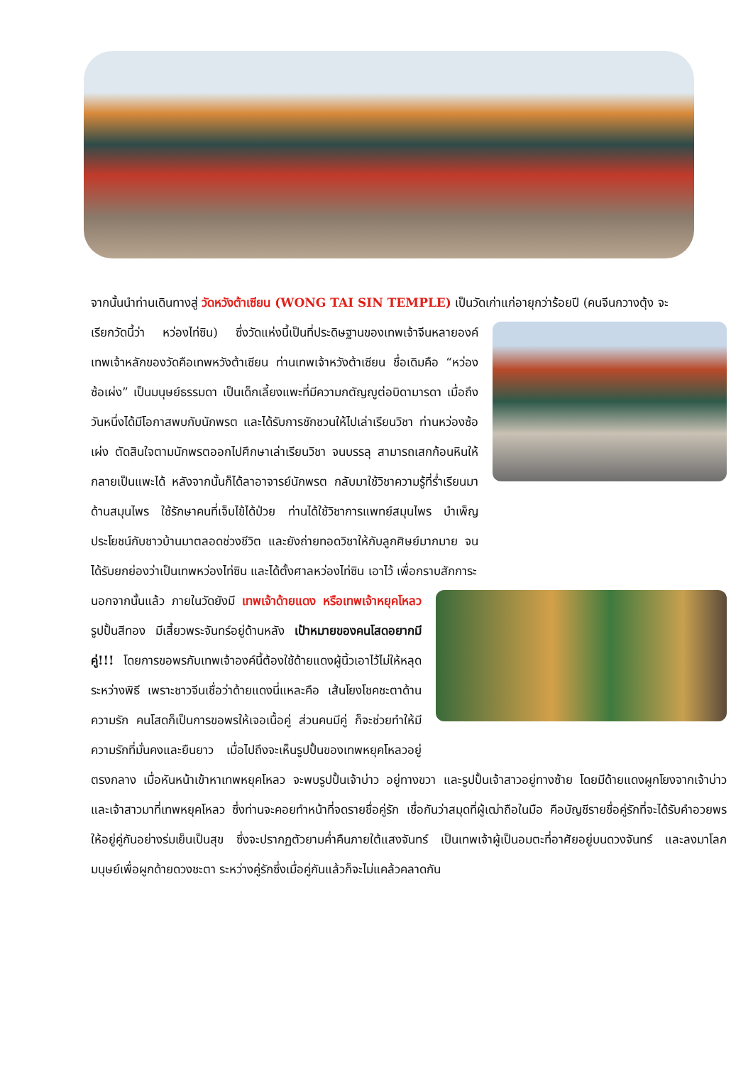จากนั้นนำท่านเดินทางสู่ วัดหวังต้าเซียน (WONG TAI SIN TEMPLE) เป็นวัดเก่าแก่อายุกว่าร้อยปี (คนจีนกวางตุ้ง จะ
เรียกวัดนี้ว่า หว่องไท่ซิน) ซึ่งวัดแห่งนี้เป็นที่ประดิษฐานของเทพเจ้าจีนหลายองค์ เทพเจ้าหลักของวัดคือเทพหวังต้าเซียน ท่านเทพเจ้าหวังต้าเซียน ชื่อเดิมคือ “หว่องซ้อเผ่ง” เป็นมนุษย์ธรรมดา เป็นเด็กเลี้ยงแพะที่มีความกตัญญูต่อบิดามารดา เมื่อถึงวันหนึ่งได้มีโอกาสพบกับนักพรต และได้รับการชักชวนให้ไปเล่าเรียนวิชา ท่านหว่องซ้อเผ่ง ตัดสินใจตามนักพรตออกไปศึกษาเล่าเรียนวิชา จนบรรลุ สามารถเสกก้อนหินให้กลายเป็นแพะได้ หลังจากนั้นก็ได้ลาอาจารย์นักพรต กลับมาใช้วิชาความรู้ที่ร่ำเรียนมาด้านสมุนไพร ใช้รักษาคนที่เจ็บไข้ได้ป่วย ท่านได้ใช้วิชาการแพทย์สมุนไพร บำเพ็ญประโยชน์กับชาวบ้านมาตลอดช่วงชีวิต และยังถ่ายทอดวิชาให้กับลูกศิษย์มากมาย จนได้รับยกย่องว่าเป็นเทพหว่องไท่ซิน และได้ตั้งศาลหว่องไท่ซิน เอาไว้ เพื่อกราบสักการะ
นอกจากนั้นแล้ว ภายในวัดยังมี เทพเจ้าด้ายแดง หรือเทพเจ้าหยุคโหลว รูปปั้นสีทอง มีเสี้ยวพระจันทร์อยู่ด้านหลัง เป้าหมายของคนโสดอยากมีคู่!!! โดยการขอพรกับเทพเจ้าองค์นี้ต้องใช้ด้ายแดงผู้นิ้วเอาไว้ไม่ให้หลุดระหว่างพิธี เพราะชาวจีนเชื่อว่าด้ายแดงนี่แหละคือ เส้นโยงโชคชะตาด้านความรัก คนโสดก็เป็นการขอพรให้เจอเนื้อคู่ ส่วนคนมีคู่ ก็จะช่วยทำให้มีความรักที่มั่นคงและยืนยาว เมื่อไปถึงจะเห็นรูปปั้นของเทพหยุคโหลวอยู่ตรงกลาง เมื่อหันหน้าเข้าหาเทพหยุคโหลว จะพบรูปปั้นเจ้าบ่าว อยู่ทางขวา และรูปปั้นเจ้าสาวอยู่ทางซ้าย โดยมีด้ายแดงผูกโยงจากเจ้าบ่าวและเจ้าสาวมาที่เทพหยุคโหลว ซึ่งท่านจะคอยทำหน้าที่จดรายชื่อคู่รัก เชื่อกันว่าสมุดที่ผู้เฒ่าถือในมือ คือบัญชีรายชื่อคู่รักที่จะได้รับคำอวยพรให้อยู่คู่กันอย่างร่มเย็นเป็นสุข ซึ่งจะปรากฏตัวยามค่ำคืนภายใต้แสงจันทร์ เป็นเทพเจ้าผู้เป็นอมตะที่อาศัยอยู่บนดวงจันทร์ และลงมาโลกมนุษย์เพื่อผูกด้ายดวงชะตา ระหว่างคู่รักซึ่งเมื่อคู่กันแล้วก็จะไม่แคล้วคลาดกัน